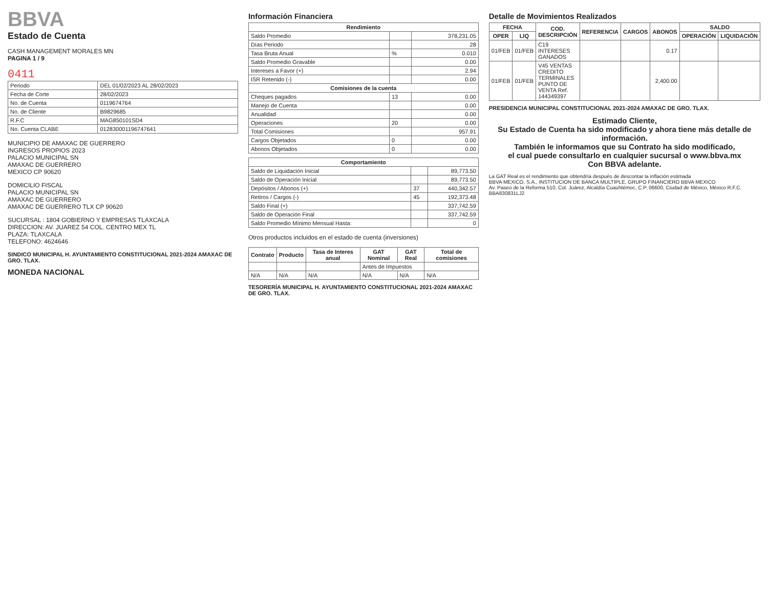BBVA
Estado de Cuenta
CASH MANAGEMENT MORALES MN
PAGINA 1 / 9
0411
| Periodo | DEL 01/02/2023 AL 28/02/2023 |
| Fecha de Corte | 28/02/2023 |
| No. de Cuenta | 0119674764 |
| No. de Cliente | B9829685 |
| R.F.C | MAG850101SD4 |
| No. Cuenta CLABE | 012830001196747641 |
MUNICIPIO DE AMAXAC DE GUERRERO
INGRESOS PROPIOS 2023
PALACIO MUNICIPAL SN
AMAXAC DE GUERRERO
MEXICO CP 90620
DOMICILIO FISCAL
PALACIO MUNICIPAL SN
AMAXAC DE GUERRERO
AMAXAC DE GUERRERO TLX CP 90620
SUCURSAL : 1804 GOBIERNO Y EMPRESAS TLAXCALA
DIRECCION: AV. JUAREZ 54 COL. CENTRO MEX TL
PLAZA: TLAXCALA
TELEFONO: 4624646
SINDICO MUNICIPAL H. AYUNTAMIENTO CONSTITUCIONAL 2021-2024 AMAXAC DE GRO. TLAX.
MONEDA NACIONAL
Información Financiera
| Rendimiento | | |
| --- | --- | --- |
| Saldo Promedio | | 378,231.05 |
| Días Periodo | | 28 |
| Tasa Bruta Anual | % | 0.010 |
| Saldo Promedio Gravable | | 0.00 |
| Intereses a Favor (+) | | 2.94 |
| ISR Retenido (-) | | 0.00 |
| Comisiones de la cuenta | | |
| Cheques pagados | 13 | 0.00 |
| Manejo de Cuenta | | 0.00 |
| Anualidad | | 0.00 |
| Operaciones | 20 | 0.00 |
| Total Comisiones | | 957.91 |
| Cargos Objetados | 0 | 0.00 |
| Abonos Objetados | 0 | 0.00 |
| Comportamiento | | |
| --- | --- | --- |
| Saldo de Liquidación Inicial | | 89,773.50 |
| Saldo de Operación Inicial | | 89,773.50 |
| Depósitos / Abonos (+) | 37 | 440,342.57 |
| Retiros / Cargos (-) | 45 | 192,373.48 |
| Saldo Final (+) | | 337,742.59 |
| Saldo de Operación Final | | 337,742.59 |
| Saldo Promedio Mínimo Mensual Hasta: | | 0 |
Otros productos incluidos en el estado de cuenta (inversiones)
| Contrato | Producto | Tasa de Interes anual | GAT Nominal | GAT Real | Total de comisiones |
| --- | --- | --- | --- | --- | --- |
| | | | Antes de Impuestos | | |
| N/A | N/A | N/A | N/A | N/A | N/A |
TESORERÍA MUNICIPAL H. AYUNTAMIENTO CONSTITUCIONAL 2021-2024 AMAXAC DE GRO. TLAX.
Detalle de Movimientos Realizados
| FECHA | | COD. DESCRIPCIÓN | REFERENCIA | CARGOS | ABONOS | SALDO | |
| --- | --- | --- | --- | --- | --- | --- | --- |
| OPER | LIQ | | | | | OPERACIÓN | LIQUIDACIÓN |
| 01/FEB | 01/FEB | C19 INTERESES GANADOS | | | 0.17 | | |
| 01/FEB | 01/FEB | V45 VENTAS CREDITO TERMINALES PUNTO DE VENTA Ref. 144349397 | | | 2,400.00 | | |
PRESIDENCIA MUNICIPAL CONSTITUCIONAL 2021-2024 AMAXAC DE GRO. TLAX.
Estimado Cliente,
Su Estado de Cuenta ha sido modificado y ahora tiene más detalle de información.
También le informamos que su Contrato ha sido modificado,
el cual puede consultarlo en cualquier sucursal o www.bbva.mx
Con BBVA adelante.
La GAT Real es el rendimiento que obtendría después de descontar la inflación estimada
BBVA MEXICO, S.A., INSTITUCION DE BANCA MULTIPLE, GRUPO FINANCIERO BBVA MEXICO
Av. Paseo de la Reforma 510, Col. Juárez, Alcaldía Cuauhtémoc, C.P. 06600, Ciudad de México, México R.F.C. BBA830831LJ2